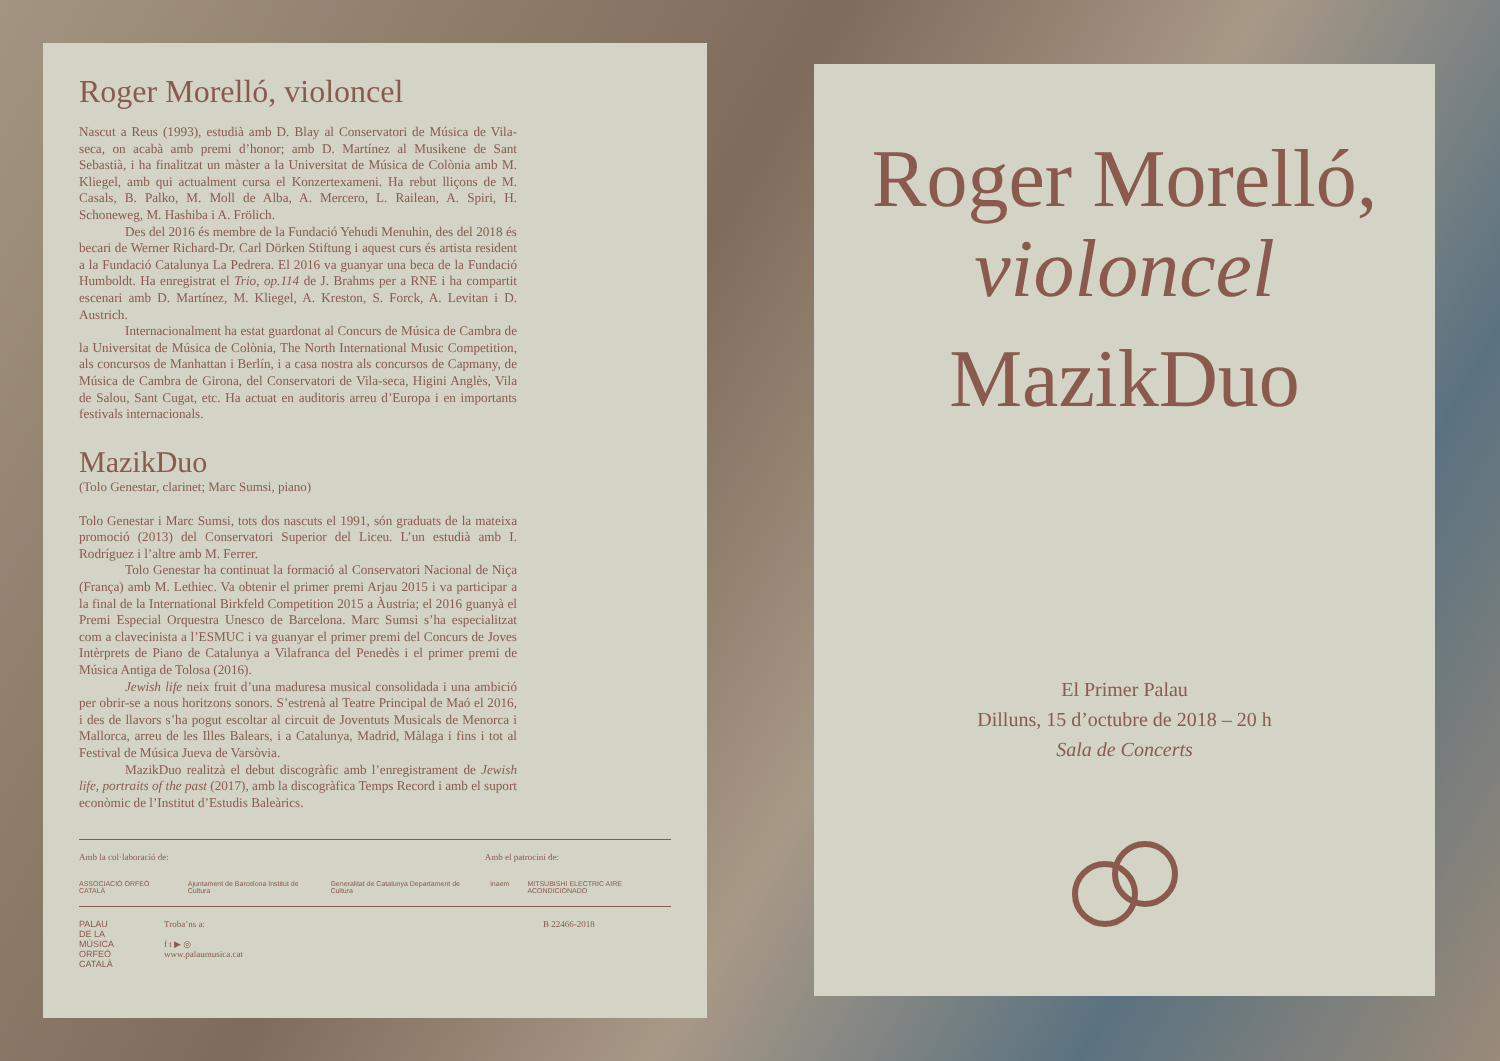Roger Morelló, violoncel
Nascut a Reus (1993), estudià amb D. Blay al Conservatori de Música de Vila-seca, on acabà amb premi d’honor; amb D. Martínez al Musikene de Sant Sebastià, i ha finalitzat un màster a la Universitat de Música de Colònia amb M. Kliegel, amb qui actualment cursa el Konzertexameni. Ha rebut lliçons de M. Casals, B. Palko, M. Moll de Alba, A. Mercero, L. Railean, A. Spiri, H. Schoneweg, M. Hashiba i A. Frölich.
Des del 2016 és membre de la Fundació Yehudi Menuhin, des del 2018 és becari de Werner Richard-Dr. Carl Dörken Stiftung i aquest curs és artista resident a la Fundació Catalunya La Pedrera. El 2016 va guanyar una beca de la Fundació Humboldt. Ha enregistrat el Trio, op.114 de J. Brahms per a RNE i ha compartit escenari amb D. Martínez, M. Kliegel, A. Kreston, S. Forck, A. Levitan i D. Austrich.
Internacionalment ha estat guardonat al Concurs de Música de Cambra de la Universitat de Música de Colònia, The North International Music Competition, als concursos de Manhattan i Berlín, i a casa nostra als concursos de Capmany, de Música de Cambra de Girona, del Conservatori de Vila-seca, Higini Anglès, Vila de Salou, Sant Cugat, etc. Ha actuat en auditoris arreu d’Europa i en importants festivals internacionals.
MazikDuo
(Tolo Genestar, clarinet; Marc Sumsi, piano)
Tolo Genestar i Marc Sumsi, tots dos nascuts el 1991, són graduats de la mateixa promoció (2013) del Conservatori Superior del Liceu. L’un estudià amb I. Rodríguez i l’altre amb M. Ferrer.
Tolo Genestar ha continuat la formació al Conservatori Nacional de Niça (França) amb M. Lethiec. Va obtenir el primer premi Arjau 2015 i va participar a la final de la International Birkfeld Competition 2015 a Àustria; el 2016 guanyà el Premi Especial Orquestra Unesco de Barcelona. Marc Sumsi s’ha especialitzat com a clavecinista a l’ESMUC i va guanyar el primer premi del Concurs de Joves Intèrprets de Piano de Catalunya a Vilafranca del Penedès i el primer premi de Música Antiga de Tolosa (2016).
Jewish life neix fruit d’una maduresa musical consolidada i una ambició per obrir-se a nous horitzons sonors. S’estrenà al Teatre Principal de Maó el 2016, i des de llavors s’ha pogut escoltar al circuit de Joventuts Musicals de Menorca i Mallorca, arreu de les Illes Balears, i a Catalunya, Madrid, Màlaga i fins i tot al Festival de Música Jueva de Varsòvia.
MazikDuo realitzà el debut discogràfic amb l’enregistrament de Jewish life, portraits of the past (2017), amb la discogràfica Temps Record i amb el suport econòmic de l’Institut d’Estudis Baleàrics.
Amb la col·laboració de: Amb el patrocini de:
ASSOCIACIÓ ORFEÓ CATALÀ Ajuntament de Barcelona Institut de Cultura Generalitat de Catalunya Departament de Cultura inaem MITSUBISHI ELECTRIC AIRE ACONDICIONADO
PALAU
DE LA
MÚSICA
ORFEÓ
CATALÀ
Troba’ns a:
f t ▶ ◎
www.palaumusica.cat
B 22466-2018
Roger Morelló,
violoncel
MazikDuo
El Primer Palau
Dilluns, 15 d’octubre de 2018 – 20 h
Sala de Concerts